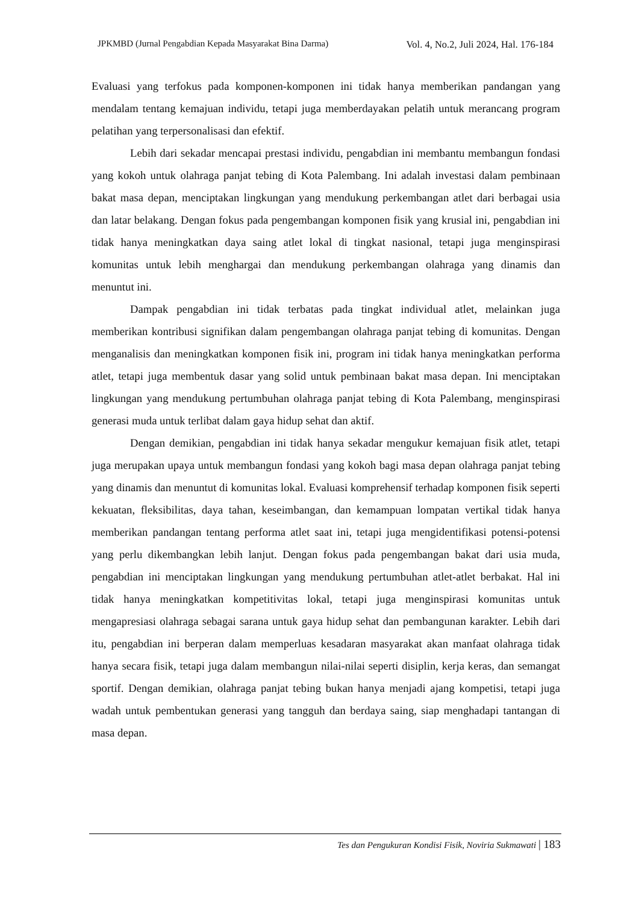JPKMBD (Jurnal Pengabdian Kepada Masyarakat Bina Darma)
Vol. 4, No.2, Juli 2024, Hal. 176-184
Evaluasi yang terfokus pada komponen-komponen ini tidak hanya memberikan pandangan yang mendalam tentang kemajuan individu, tetapi juga memberdayakan pelatih untuk merancang program pelatihan yang terpersonalisasi dan efektif.
Lebih dari sekadar mencapai prestasi individu, pengabdian ini membantu membangun fondasi yang kokoh untuk olahraga panjat tebing di Kota Palembang. Ini adalah investasi dalam pembinaan bakat masa depan, menciptakan lingkungan yang mendukung perkembangan atlet dari berbagai usia dan latar belakang. Dengan fokus pada pengembangan komponen fisik yang krusial ini, pengabdian ini tidak hanya meningkatkan daya saing atlet lokal di tingkat nasional, tetapi juga menginspirasi komunitas untuk lebih menghargai dan mendukung perkembangan olahraga yang dinamis dan menuntut ini.
Dampak pengabdian ini tidak terbatas pada tingkat individual atlet, melainkan juga memberikan kontribusi signifikan dalam pengembangan olahraga panjat tebing di komunitas. Dengan menganalisis dan meningkatkan komponen fisik ini, program ini tidak hanya meningkatkan performa atlet, tetapi juga membentuk dasar yang solid untuk pembinaan bakat masa depan. Ini menciptakan lingkungan yang mendukung pertumbuhan olahraga panjat tebing di Kota Palembang, menginspirasi generasi muda untuk terlibat dalam gaya hidup sehat dan aktif.
Dengan demikian, pengabdian ini tidak hanya sekadar mengukur kemajuan fisik atlet, tetapi juga merupakan upaya untuk membangun fondasi yang kokoh bagi masa depan olahraga panjat tebing yang dinamis dan menuntut di komunitas lokal. Evaluasi komprehensif terhadap komponen fisik seperti kekuatan, fleksibilitas, daya tahan, keseimbangan, dan kemampuan lompatan vertikal tidak hanya memberikan pandangan tentang performa atlet saat ini, tetapi juga mengidentifikasi potensi-potensi yang perlu dikembangkan lebih lanjut. Dengan fokus pada pengembangan bakat dari usia muda, pengabdian ini menciptakan lingkungan yang mendukung pertumbuhan atlet-atlet berbakat. Hal ini tidak hanya meningkatkan kompetitivitas lokal, tetapi juga menginspirasi komunitas untuk mengapresiasi olahraga sebagai sarana untuk gaya hidup sehat dan pembangunan karakter. Lebih dari itu, pengabdian ini berperan dalam memperluas kesadaran masyarakat akan manfaat olahraga tidak hanya secara fisik, tetapi juga dalam membangun nilai-nilai seperti disiplin, kerja keras, dan semangat sportif. Dengan demikian, olahraga panjat tebing bukan hanya menjadi ajang kompetisi, tetapi juga wadah untuk pembentukan generasi yang tangguh dan berdaya saing, siap menghadapi tantangan di masa depan.
Tes dan Pengukuran Kondisi Fisik, Noviria Sukmawati | 183